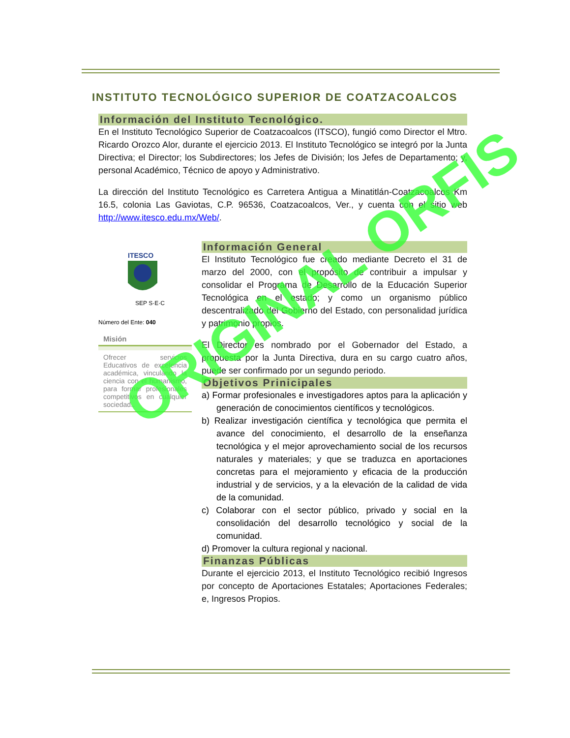INSTITUTO TECNOLÓGICO SUPERIOR DE COATZACOALCOS
Información del Instituto Tecnológico.
En el Instituto Tecnológico Superior de Coatzacoalcos (ITSCO), fungió como Director el Mtro. Ricardo Orozco Alor, durante el ejercicio 2013. El Instituto Tecnológico se integró por la Junta Directiva; el Director; los Subdirectores; los Jefes de División; los Jefes de Departamento; y, personal Académico, Técnico de apoyo y Administrativo.
La dirección del Instituto Tecnológico es Carretera Antigua a Minatitlán-Coatzacoalcos Km 16.5, colonia Las Gaviotas, C.P. 96536, Coatzacoalcos, Ver., y cuenta con el sitio web http://www.itesco.edu.mx/Web/.
ITESCO
SEP S·E·C
Número del Ente: 040
Misión
Ofrecer servicios Educativos de excelencia académica, vinculando la ciencia con el humanismo, para formar profesionales competitivos en cualquier sociedad..
Información General
El Instituto Tecnológico fue creado mediante Decreto el 31 de marzo del 2000, con el propósito de contribuir a impulsar y consolidar el Programa de Desarrollo de la Educación Superior Tecnológica en el estado; y como un organismo público descentralizado del Gobierno del Estado, con personalidad jurídica y patrimonio propios.
El Director es nombrado por el Gobernador del Estado, a propuesta por la Junta Directiva, dura en su cargo cuatro años, puede ser confirmado por un segundo periodo.
Objetivos Prinicipales
a) Formar profesionales e investigadores aptos para la aplicación y generación de conocimientos científicos y tecnológicos.
b) Realizar investigación científica y tecnológica que permita el avance del conocimiento, el desarrollo de la enseñanza tecnológica y el mejor aprovechamiento social de los recursos naturales y materiales; y que se traduzca en aportaciones concretas para el mejoramiento y eficacia de la producción industrial y de servicios, y a la elevación de la calidad de vida de la comunidad.
c) Colaborar con el sector público, privado y social en la consolidación del desarrollo tecnológico y social de la comunidad.
d) Promover la cultura regional y nacional.
Finanzas Públicas
Durante el ejercicio 2013, el Instituto Tecnológico recibió Ingresos por concepto de Aportaciones Estatales; Aportaciones Federales; e, Ingresos Propios.
ORIGINAL ORFIS